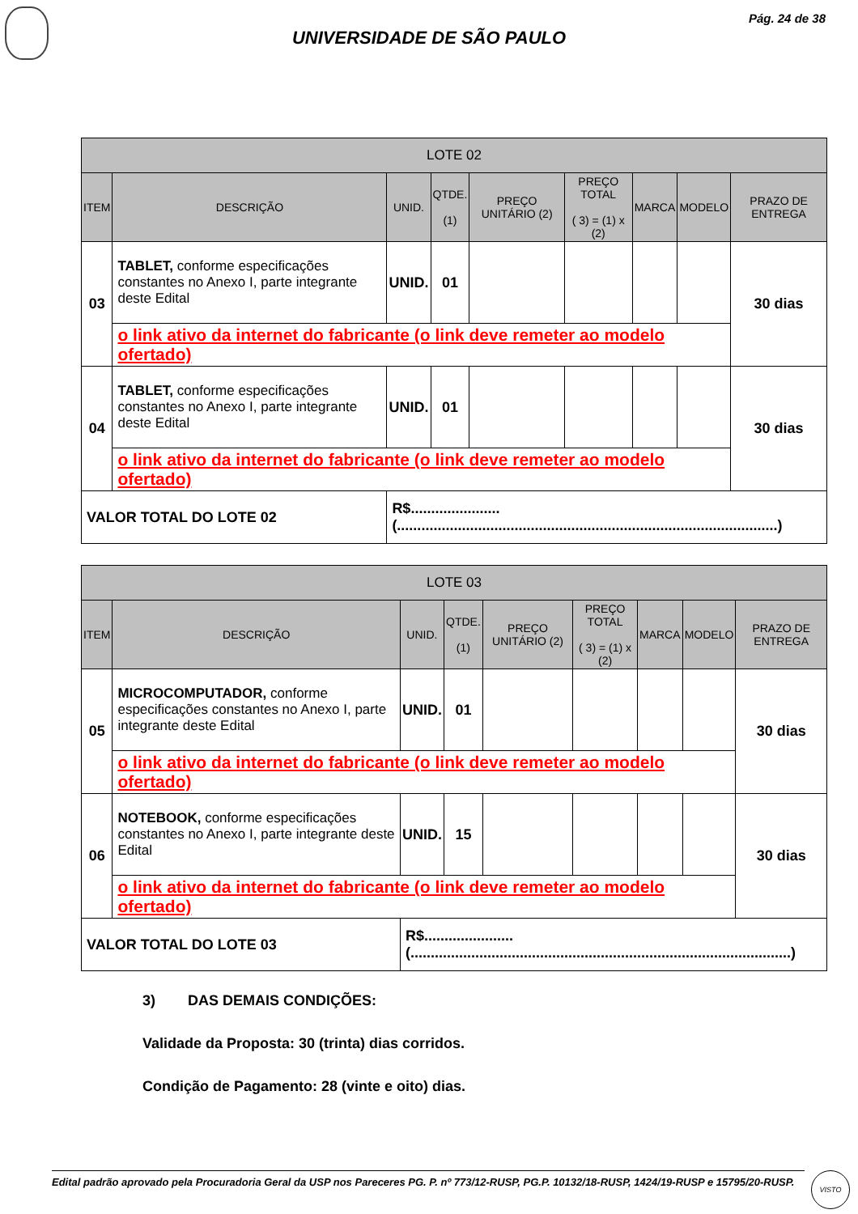Pág. 24 de 38
UNIVERSIDADE DE SÃO PAULO
| LOTE 02 | | | | | | | | |
| --- | --- | --- | --- | --- | --- | --- | --- | --- |
| ITEM | DESCRIÇÃO | UNID. | QTDE. (1) | PREÇO UNITÁRIO (2) | PREÇO TOTAL ( 3) = (1) x (2) | MARCA | MODELO | PRAZO DE ENTREGA |
| 03 | TABLET, conforme especificações constantes no Anexo I, parte integrante deste Edital | UNID. | 01 | | | | | 30 dias |
| | o link ativo da internet do fabricante (o link deve remeter ao modelo ofertado) | | | | | | | |
| 04 | TABLET, conforme especificações constantes no Anexo I, parte integrante deste Edital | UNID. | 01 | | | | | 30 dias |
| | o link ativo da internet do fabricante (o link deve remeter ao modelo ofertado) | | | | | | | |
| VALOR TOTAL DO LOTE 02 | | R$......................(..............................................................................................) | | | | | | |
| LOTE 03 | | | | | | | | |
| --- | --- | --- | --- | --- | --- | --- | --- | --- |
| ITEM | DESCRIÇÃO | UNID. | QTDE. (1) | PREÇO UNITÁRIO (2) | PREÇO TOTAL ( 3) = (1) x (2) | MARCA | MODELO | PRAZO DE ENTREGA |
| 05 | MICROCOMPUTADOR, conforme especificações constantes no Anexo I, parte integrante deste Edital | UNID. | 01 | | | | | 30 dias |
| | o link ativo da internet do fabricante (o link deve remeter ao modelo ofertado) | | | | | | | |
| 06 | NOTEBOOK, conforme especificações constantes no Anexo I, parte integrante deste Edital | UNID. | 15 | | | | | 30 dias |
| | o link ativo da internet do fabricante (o link deve remeter ao modelo ofertado) | | | | | | | |
| VALOR TOTAL DO LOTE 03 | | R$......................(..............................................................................................) | | | | | | |
3) DAS DEMAIS CONDIÇÕES:
Validade da Proposta: 30 (trinta) dias corridos.
Condição de Pagamento: 28 (vinte e oito) dias.
Edital padrão aprovado pela Procuradoria Geral da USP nos Pareceres PG. P. nº 773/12-RUSP, PG.P. 10132/18-RUSP, 1424/19-RUSP e 15795/20-RUSP.
VISTO